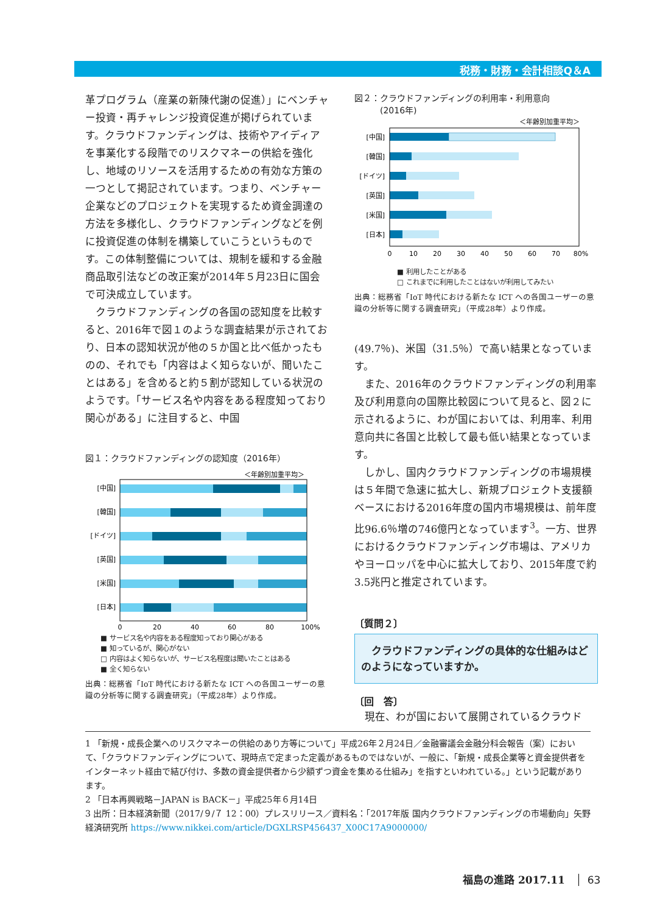税務・財務・会計相談Q＆A
革プログラム（産業の新陳代謝の促進）」にベンチャー投資・再チャレンジ投資促進が掲げられています。クラウドファンディングは、技術やアイディアを事業化する段階でのリスクマネーの供給を強化し、地域のリソースを活用するための有効な方策の一つとして掲記されています。つまり、ベンチャー企業などのプロジェクトを実現するため資金調達の方法を多様化し、クラウドファンディングなどを例に投資促進の体制を構築していこうというものです。この体制整備については、規制を緩和する金融商品取引法などの改正案が2014年５月23日に国会で可決成立しています。
　クラウドファンディングの各国の認知度を比較すると、2016年で図１のような調査結果が示されており、日本の認知状況が他の５か国と比べ低かったものの、それでも「内容はよく知らないが、聞いたことはある」を含めると約５割が認知している状況のようです。「サービス名や内容をある程度知っており関心がある」に注目すると、中国
図１：クラウドファンディングの認知度（2016年）
＜年齢別加重平均＞
[中国]
[韓国]
[ドイツ]
[英国]
[米国]
[日本]
0
20
40
60
80
100%
■ サービス名や内容をある程度知っており関心がある
■ 知っているが、関心がない
□ 内容はよく知らないが、サービス名程度は聞いたことはある
■ 全く知らない
出典：総務省「IoT 時代における新たな ICT への各国ユーザーの意識の分析等に関する調査研究」（平成28年）より作成。
図２：クラウドファンディングの利用率・利用意向
　　　(2016年)
＜年齢別加重平均＞
[中国]
[韓国]
[ドイツ]
[英国]
[米国]
[日本]
0
10
20
30
40
50
60
70
80%
■ 利用したことがある
□ これまでに利用したことはないが利用してみたい
出典：総務省「IoT 時代における新たな ICT への各国ユーザーの意識の分析等に関する調査研究」（平成28年）より作成。
(49.7％)、米国（31.5％）で高い結果となっています。
　また、2016年のクラウドファンディングの利用率及び利用意向の国際比較図について見ると、図２に示されるように、わが国においては、利用率、利用意向共に各国と比較して最も低い結果となっています。
　しかし、国内クラウドファンディングの市場規模は５年間で急速に拡大し、新規プロジェクト支援額ベースにおける2016年度の国内市場規模は、前年度比96.6％増の746億円となっています<sup>3</sup>。一方、世界におけるクラウドファンディング市場は、アメリカやヨーロッパを中心に拡大しており、2015年度で約3.5兆円と推定されています。
〔質問２〕
　クラウドファンディングの具体的な仕組みはどのようになっていますか。
〔回　答〕
　現在、わが国において展開されているクラウド
1 「新規・成長企業へのリスクマネーの供給のあり方等について」平成26年２月24日／金融審議会金融分科会報告（案）において、「クラウドファンディングについて、現時点で定まった定義があるものではないが、一般に、「新規・成長企業等と資金提供者をインターネット経由で結び付け、多数の資金提供者から少額ずつ資金を集める仕組み」を指すといわれている。」という記載があります。
2 「日本再興戦略－JAPAN is BACK－」平成25年６月14日
3 出所：日本経済新聞（2017/９/７ 12：00）プレスリリース／資料名：「2017年版 国内クラウドファンディングの市場動向」矢野経済研究所 https://www.nikkei.com/article/DGXLRSP456437_X00C17A9000000/
福島の進路 2017.11 63